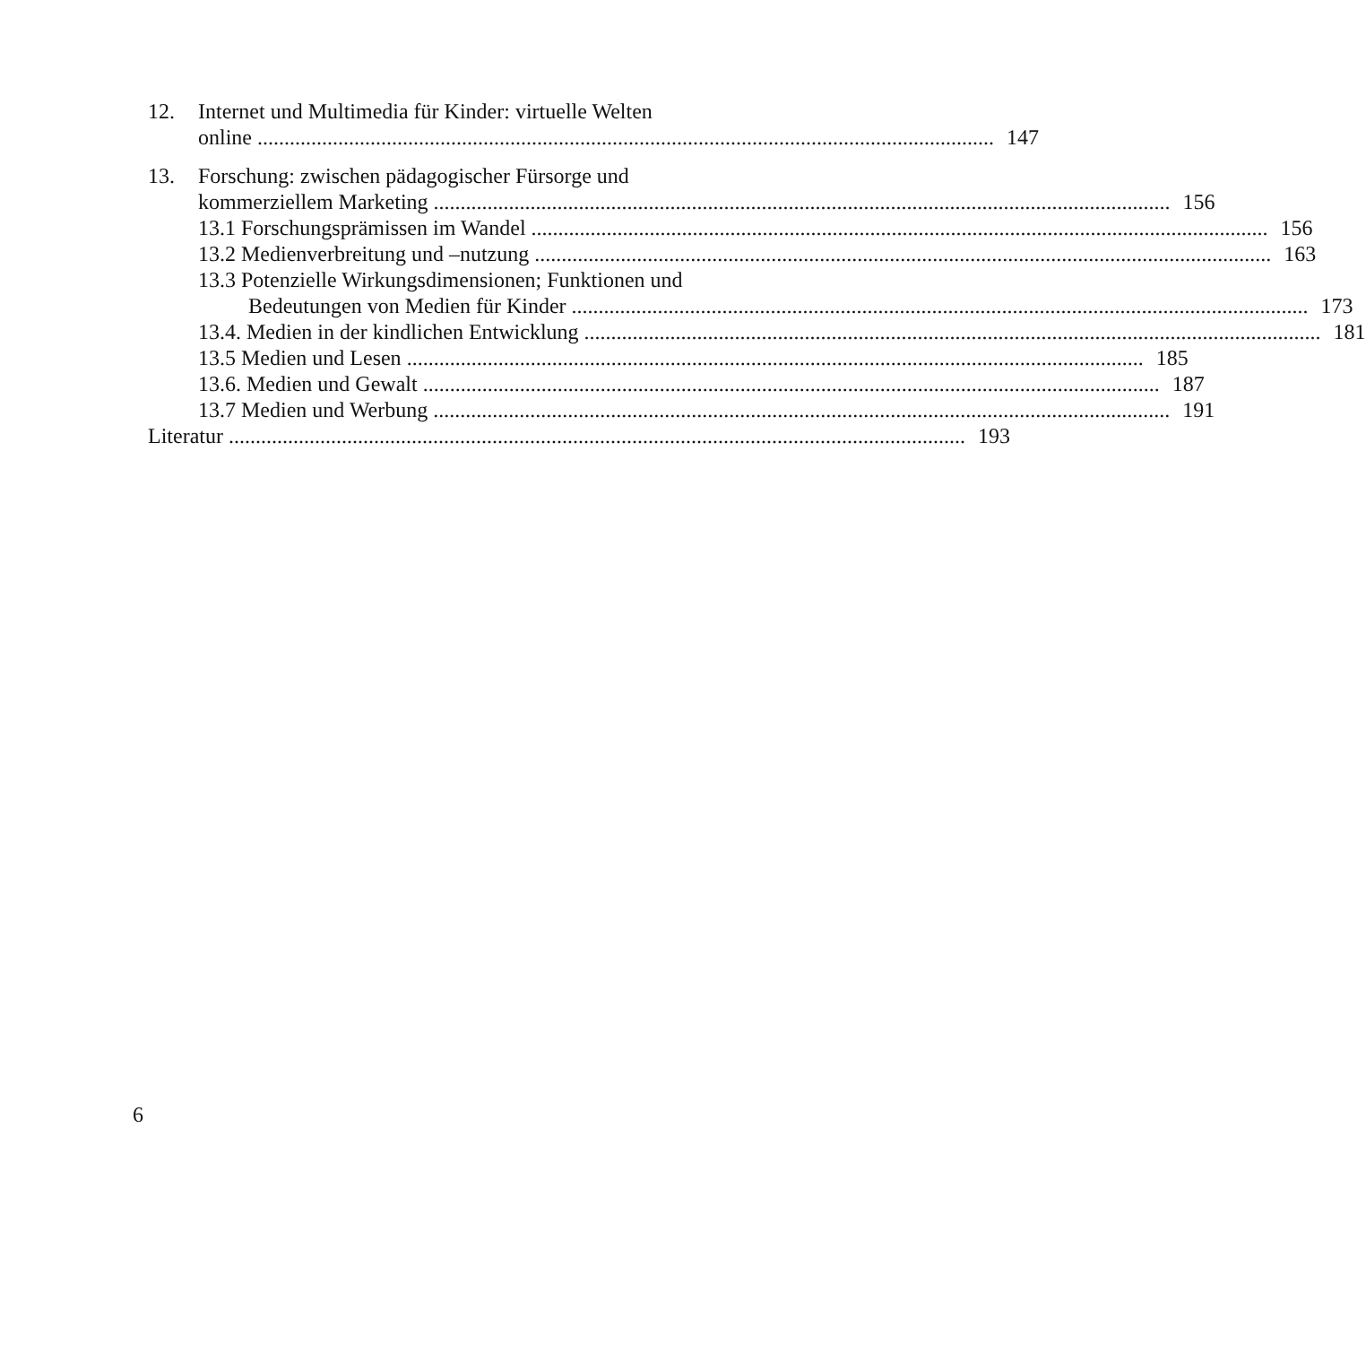12. Internet und Multimedia für Kinder: virtuelle Welten
online 147
13. Forschung: zwischen pädagogischer Fürsorge und
kommerziellem Marketing 156
13.1 Forschungsprämissen im Wandel 156
13.2 Medienverbreitung und –nutzung 163
13.3 Potenzielle Wirkungsdimensionen; Funktionen und
Bedeutungen von Medien für Kinder 173
13.4. Medien in der kindlichen Entwicklung 181
13.5 Medien und Lesen 185
13.6. Medien und Gewalt 187
13.7 Medien und Werbung 191
Literatur 193
6